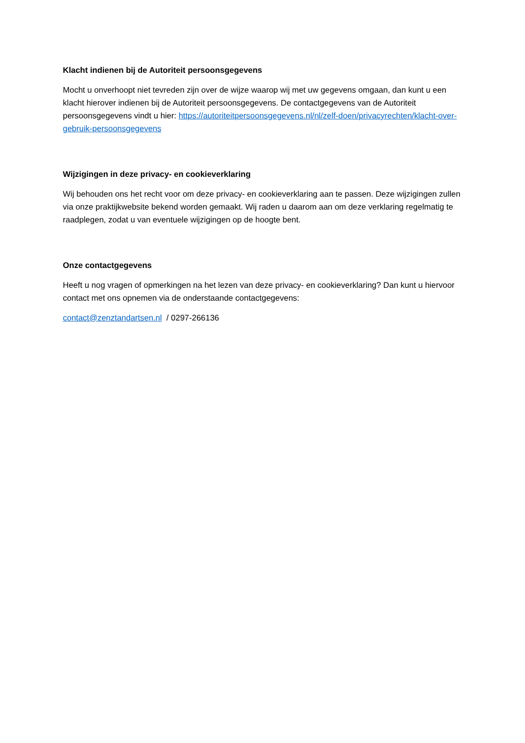Klacht indienen bij de Autoriteit persoonsgegevens
Mocht u onverhoopt niet tevreden zijn over de wijze waarop wij met uw gegevens omgaan, dan kunt u een klacht hierover indienen bij de Autoriteit persoonsgegevens. De contactgegevens van de Autoriteit persoonsgegevens vindt u hier: https://autoriteitpersoonsgegevens.nl/nl/zelf-doen/privacyrechten/klacht-over-gebruik-persoonsgegevens
Wijzigingen in deze privacy- en cookieverklaring
Wij behouden ons het recht voor om deze privacy- en cookieverklaring aan te passen. Deze wijzigingen zullen via onze praktijkwebsite bekend worden gemaakt. Wij raden u daarom aan om deze verklaring regelmatig te raadplegen, zodat u van eventuele wijzigingen op de hoogte bent.
Onze contactgegevens
Heeft u nog vragen of opmerkingen na het lezen van deze privacy- en cookieverklaring? Dan kunt u hiervoor contact met ons opnemen via de onderstaande contactgegevens:
contact@zenztandartsen.nl / 0297-266136